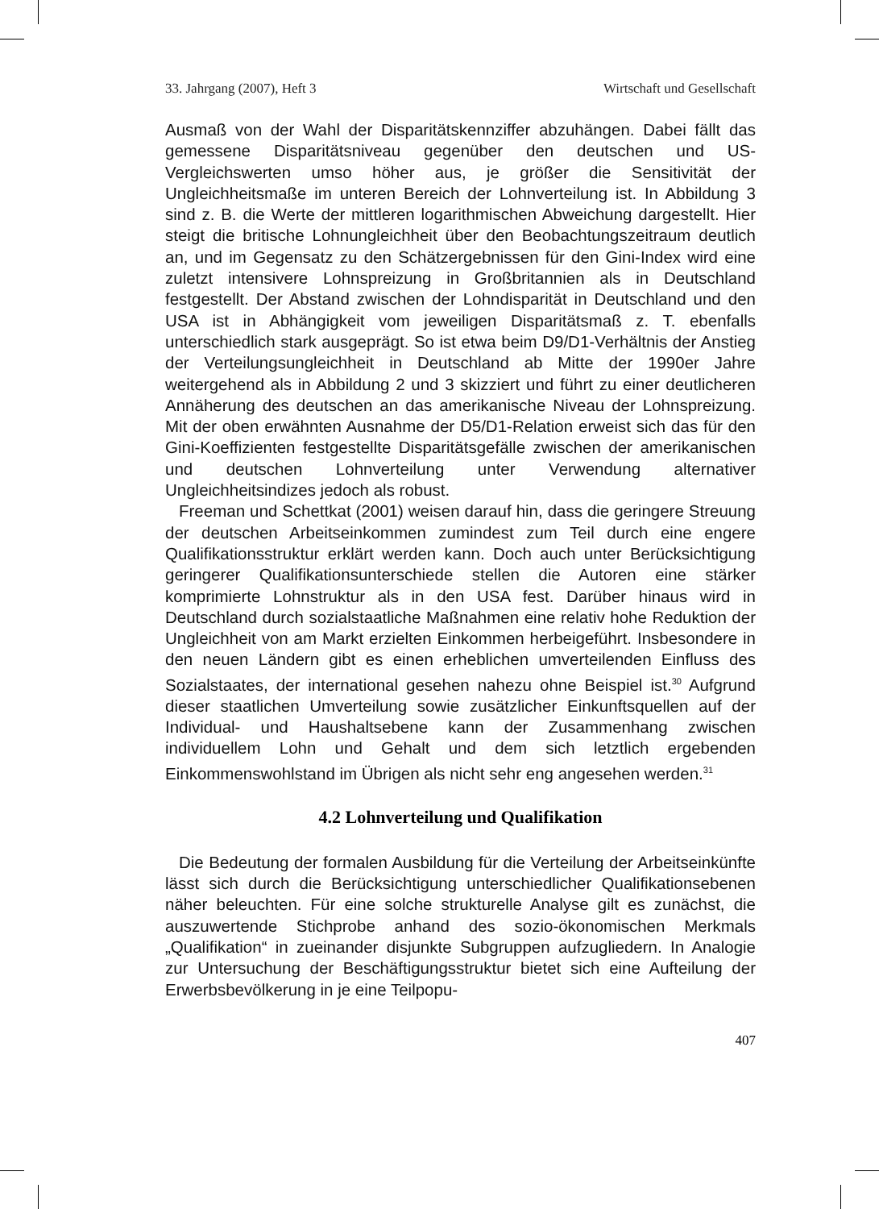33. Jahrgang (2007), Heft 3 Wirtschaft und Gesellschaft
Ausmaß von der Wahl der Disparitätskennziffer abzuhängen. Dabei fällt das gemessene Disparitätsniveau gegenüber den deutschen und US-Vergleichswerten umso höher aus, je größer die Sensitivität der Ungleichheitsmaße im unteren Bereich der Lohnverteilung ist. In Abbildung 3 sind z. B. die Werte der mittleren logarithmischen Abweichung dargestellt. Hier steigt die britische Lohnungleichheit über den Beobachtungszeitraum deutlich an, und im Gegensatz zu den Schätzergebnissen für den Gini-Index wird eine zuletzt intensivere Lohnspreizung in Großbritannien als in Deutschland festgestellt. Der Abstand zwischen der Lohndisparität in Deutschland und den USA ist in Abhängigkeit vom jeweiligen Disparitätsmaß z. T. ebenfalls unterschiedlich stark ausgeprägt. So ist etwa beim D9/D1-Verhältnis der Anstieg der Verteilungsungleichheit in Deutschland ab Mitte der 1990er Jahre weitergehend als in Abbildung 2 und 3 skizziert und führt zu einer deutlicheren Annäherung des deutschen an das amerikanische Niveau der Lohnspreizung. Mit der oben erwähnten Ausnahme der D5/D1-Relation erweist sich das für den Gini-Koeffizienten festgestellte Disparitätsgefälle zwischen der amerikanischen und deutschen Lohnverteilung unter Verwendung alternativer Ungleichheitsindizes jedoch als robust.
Freeman und Schettkat (2001) weisen darauf hin, dass die geringere Streuung der deutschen Arbeitseinkommen zumindest zum Teil durch eine engere Qualifikationsstruktur erklärt werden kann. Doch auch unter Berücksichtigung geringerer Qualifikationsunterschiede stellen die Autoren eine stärker komprimierte Lohnstruktur als in den USA fest. Darüber hinaus wird in Deutschland durch sozialstaatliche Maßnahmen eine relativ hohe Reduktion der Ungleichheit von am Markt erzielten Einkommen herbeigeführt. Insbesondere in den neuen Ländern gibt es einen erheblichen umverteilenden Einfluss des Sozialstaates, der international gesehen nahezu ohne Beispiel ist.<sup>30</sup> Aufgrund dieser staatlichen Umverteilung sowie zusätzlicher Einkunftsquellen auf der Individual- und Haushaltsebene kann der Zusammenhang zwischen individuellem Lohn und Gehalt und dem sich letztlich ergebenden Einkommenswohlstand im Übrigen als nicht sehr eng angesehen werden.<sup>31</sup>
4.2 Lohnverteilung und Qualifikation
Die Bedeutung der formalen Ausbildung für die Verteilung der Arbeitseinkünfte lässt sich durch die Berücksichtigung unterschiedlicher Qualifikationsebenen näher beleuchten. Für eine solche strukturelle Analyse gilt es zunächst, die auszuwertende Stichprobe anhand des sozio-ökonomischen Merkmals „Qualifikation“ in zueinander disjunkte Subgruppen aufzugliedern. In Analogie zur Untersuchung der Beschäftigungsstruktur bietet sich eine Aufteilung der Erwerbsbevölkerung in je eine Teilpopu-
407